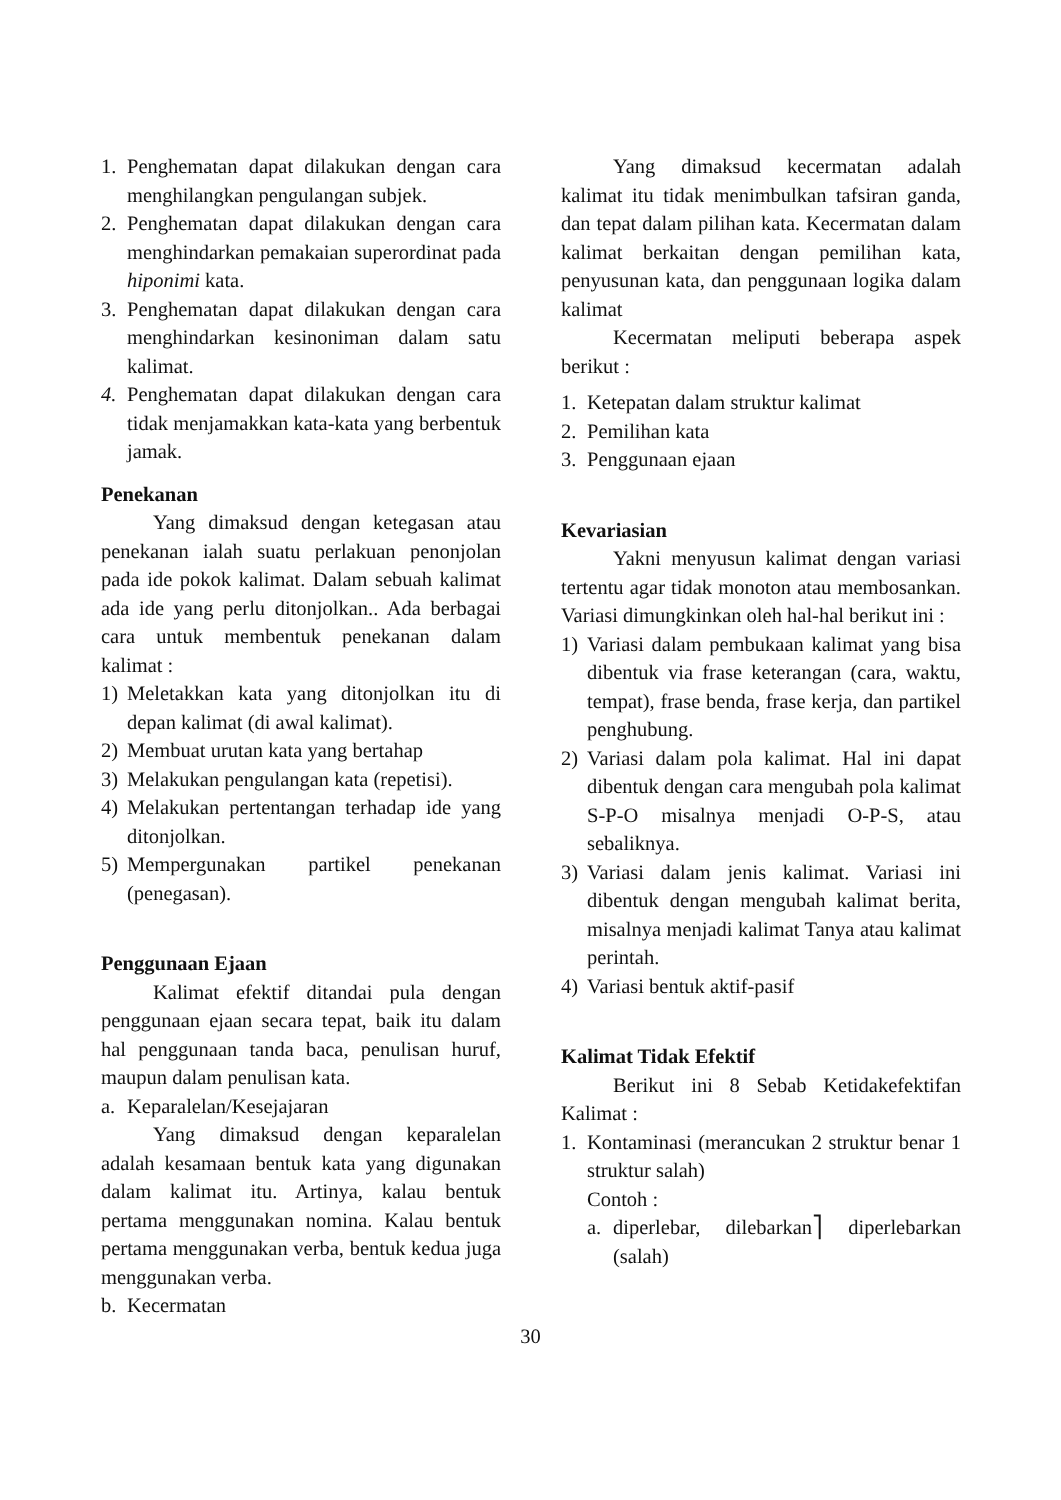1. Penghematan dapat dilakukan dengan cara menghilangkan pengulangan subjek.
2. Penghematan dapat dilakukan dengan cara menghindarkan pemakaian superordinat pada hiponimi kata.
3. Penghematan dapat dilakukan dengan cara menghindarkan kesinoniman dalam satu kalimat.
4. Penghematan dapat dilakukan dengan cara tidak menjamakkan kata-kata yang berbentuk jamak.
Penekanan
Yang dimaksud dengan ketegasan atau penekanan ialah suatu perlakuan penonjolan pada ide pokok kalimat. Dalam sebuah kalimat ada ide yang perlu ditonjolkan.. Ada berbagai cara untuk membentuk penekanan dalam kalimat :
1) Meletakkan kata yang ditonjolkan itu di depan kalimat (di awal kalimat).
2) Membuat urutan kata yang bertahap
3) Melakukan pengulangan kata (repetisi).
4) Melakukan pertentangan terhadap ide yang ditonjolkan.
5) Mempergunakan partikel penekanan (penegasan).
Penggunaan Ejaan
Kalimat efektif ditandai pula dengan penggunaan ejaan secara tepat, baik itu dalam hal penggunaan tanda baca, penulisan huruf, maupun dalam penulisan kata.
a. Keparalelan/Kesejajaran
Yang dimaksud dengan keparalelan adalah kesamaan bentuk kata yang digunakan dalam kalimat itu. Artinya, kalau bentuk pertama menggunakan nomina. Kalau bentuk pertama menggunakan verba, bentuk kedua juga menggunakan verba.
b. Kecermatan
Yang dimaksud kecermatan adalah kalimat itu tidak menimbulkan tafsiran ganda, dan tepat dalam pilihan kata. Kecermatan dalam kalimat berkaitan dengan pemilihan kata, penyusunan kata, dan penggunaan logika dalam kalimat
Kecermatan meliputi beberapa aspek berikut :
1. Ketepatan dalam struktur kalimat
2. Pemilihan kata
3. Penggunaan ejaan
Kevariasian
Yakni menyusun kalimat dengan variasi tertentu agar tidak monoton atau membosankan. Variasi dimungkinkan oleh hal-hal berikut ini :
1) Variasi dalam pembukaan kalimat yang bisa dibentuk via frase keterangan (cara, waktu, tempat), frase benda, frase kerja, dan partikel penghubung.
2) Variasi dalam pola kalimat. Hal ini dapat dibentuk dengan cara mengubah pola kalimat S-P-O misalnya menjadi O-P-S, atau sebaliknya.
3) Variasi dalam jenis kalimat. Variasi ini dibentuk dengan mengubah kalimat berita, misalnya menjadi kalimat Tanya atau kalimat perintah.
4) Variasi bentuk aktif-pasif
Kalimat Tidak Efektif
Berikut ini 8 Sebab Ketidakefektifan Kalimat :
1. Kontaminasi (merancukan 2 struktur benar 1 struktur salah)
Contoh :
a. diperlebar, dilebarkan⎤ diperlebarkan (salah)
30